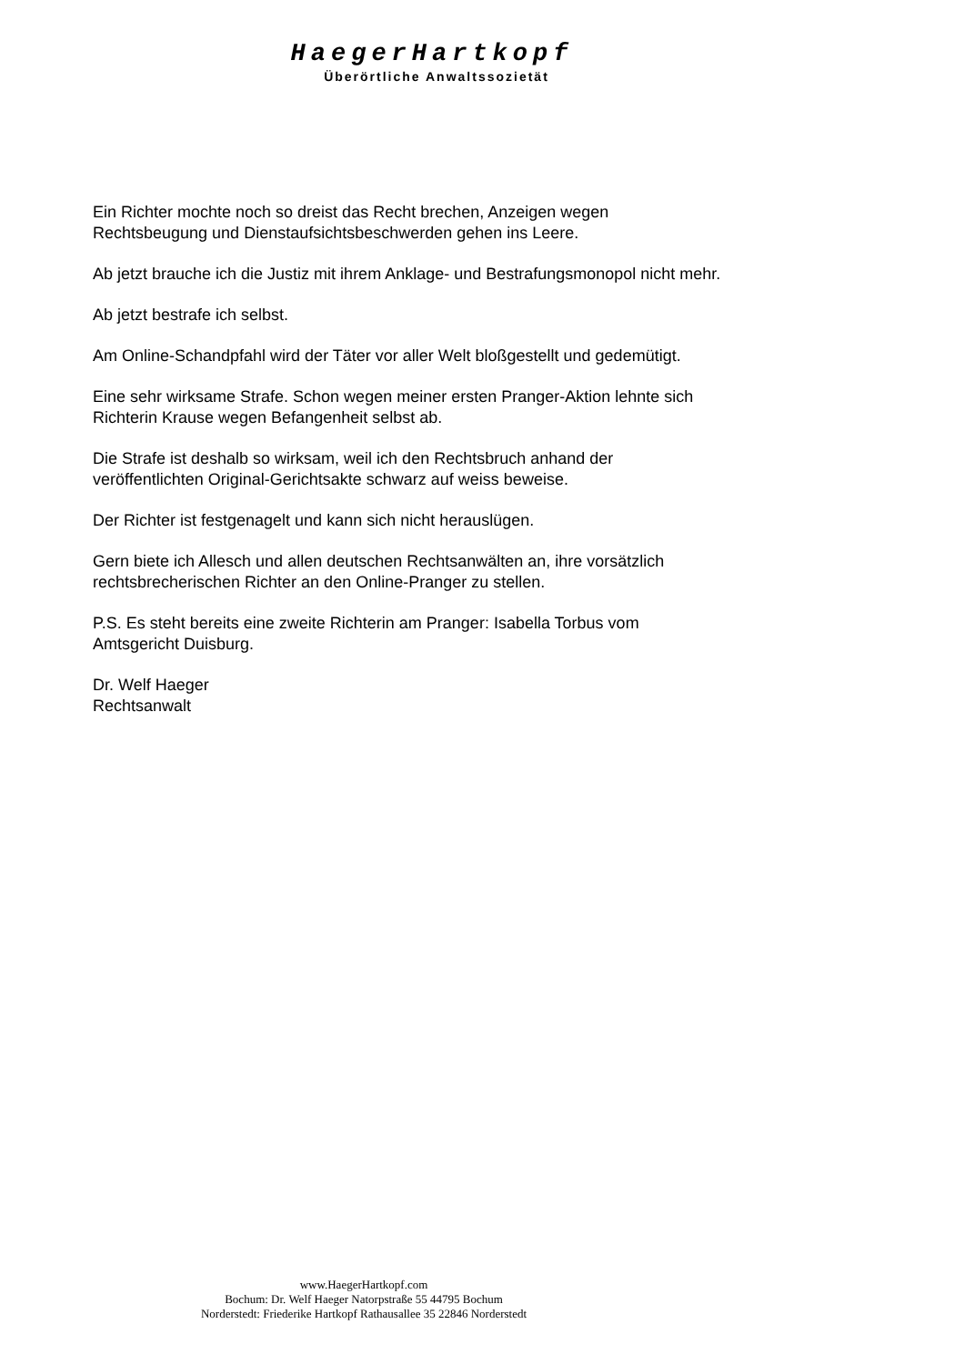HaegerHartkopf
Überörtliche Anwaltssozietät
Ein Richter mochte noch so dreist das Recht brechen, Anzeigen wegen
Rechtsbeugung und Dienstaufsichtsbeschwerden gehen ins Leere.
Ab jetzt brauche ich die Justiz mit ihrem Anklage- und Bestrafungsmonopol nicht mehr.
Ab jetzt bestrafe ich selbst.
Am Online-Schandpfahl wird der Täter vor aller Welt bloßgestellt und gedemütigt.
Eine sehr wirksame Strafe. Schon wegen meiner ersten Pranger-Aktion lehnte sich
Richterin Krause wegen Befangenheit selbst ab.
Die Strafe ist deshalb so wirksam, weil ich den Rechtsbruch anhand der
veröffentlichten Original-Gerichtsakte schwarz auf weiss beweise.
Der Richter ist festgenagelt und kann sich nicht herauslügen.
Gern biete ich Allesch und allen deutschen Rechtsanwälten an, ihre vorsätzlich
rechtsbrecherischen Richter an den Online-Pranger zu stellen.
P.S. Es steht bereits eine zweite Richterin am Pranger: Isabella Torbus vom
Amtsgericht Duisburg.
Dr. Welf Haeger
Rechtsanwalt
www.HaegerHartkopf.com
Bochum: Dr. Welf Haeger Natorpstraße 55 44795 Bochum
Norderstedt: Friederike Hartkopf Rathausallee 35 22846 Norderstedt